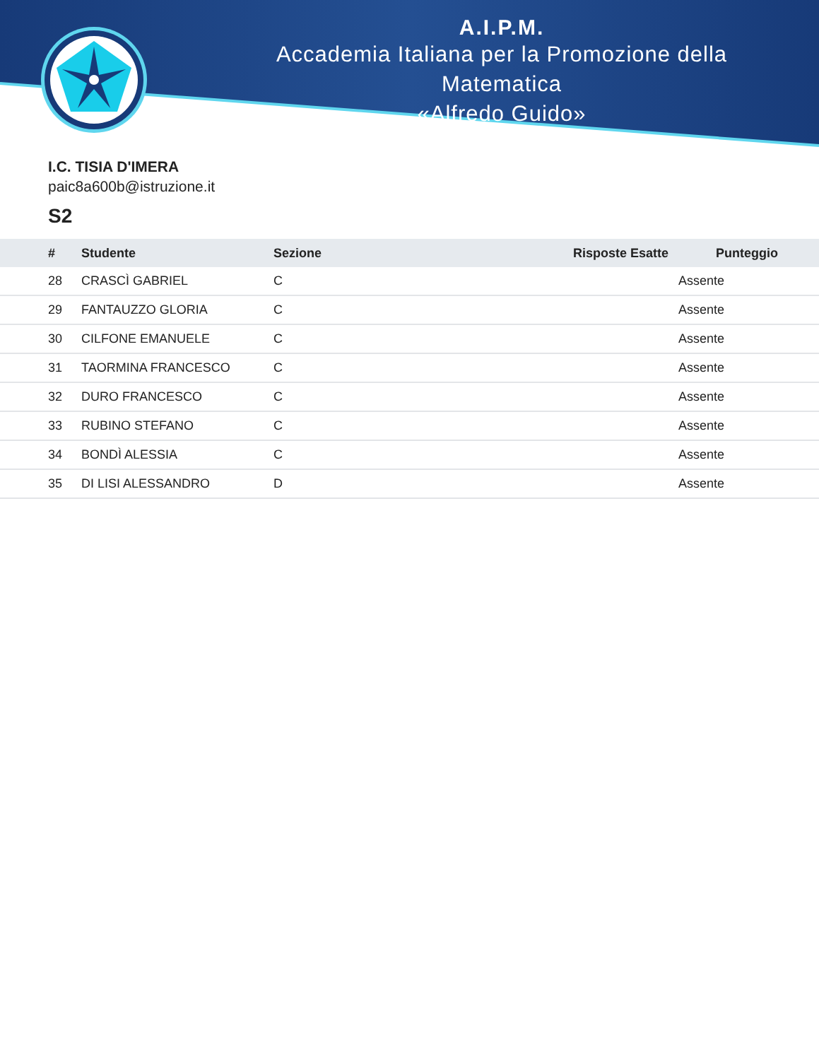A.I.P.M.
Accademia Italiana per la Promozione della Matematica
«Alfredo Guido»
I.C. TISIA D'IMERA
paic8a600b@istruzione.it
S2
| # | Studente | Sezione | Risposte Esatte | Punteggio | |
| --- | --- | --- | --- | --- | --- |
| 28 | CRASCÌ GABRIEL | C | Assente | | |
| 29 | FANTAUZZO GLORIA | C | Assente | | |
| 30 | CILFONE EMANUELE | C | Assente | | |
| 31 | TAORMINA FRANCESCO | C | Assente | | |
| 32 | DURO FRANCESCO | C | Assente | | |
| 33 | RUBINO STEFANO | C | Assente | | |
| 34 | BONDÌ ALESSIA | C | Assente | | |
| 35 | DI LISI ALESSANDRO | D | Assente | | |